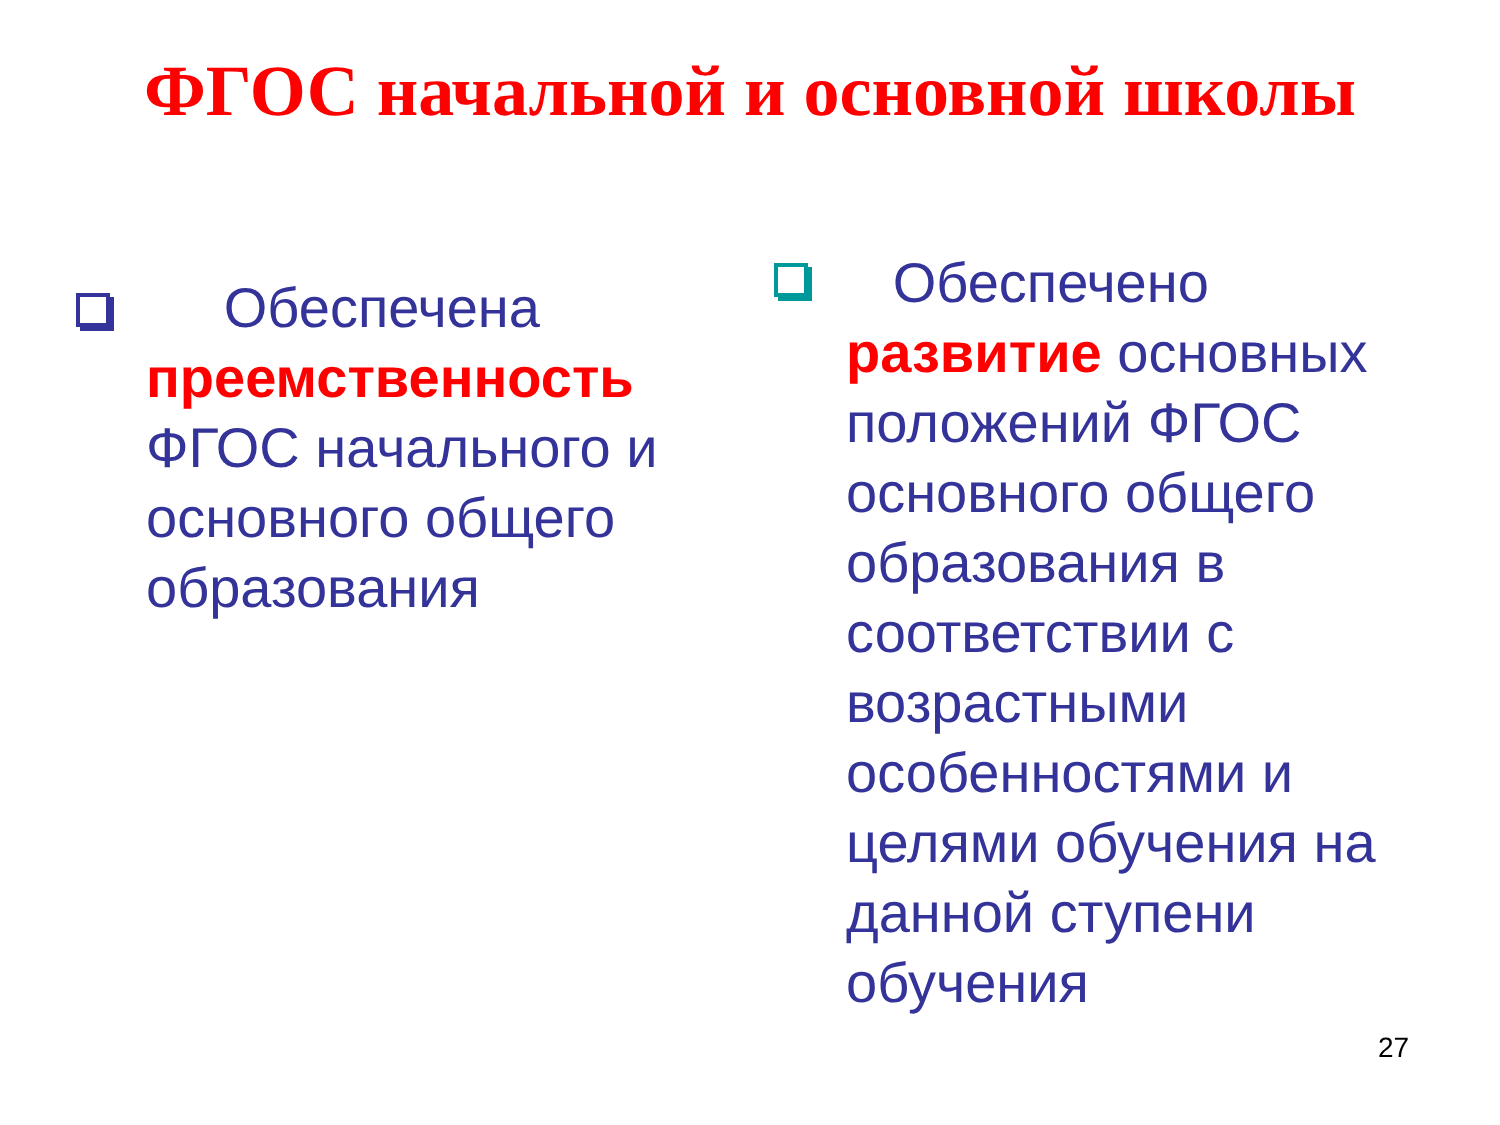ФГОС начальной и основной школы
Обеспечена преемственность ФГОС начального и основного общего образования
Обеспечено развитие основных положений ФГОС основного общего образования в соответствии с возрастными особенностями и целями обучения на данной ступени обучения
27